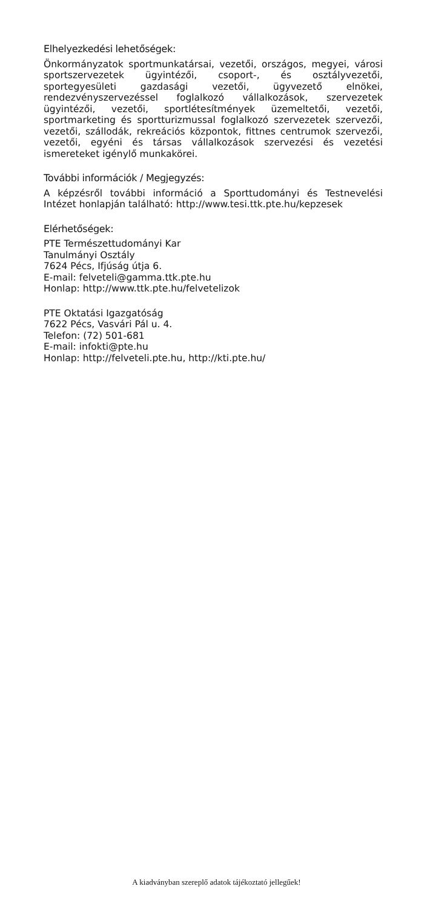Elhelyezkedési lehetőségek:
Önkormányzatok sportmunkatársai, vezetői, országos, megyei, városi sportszervezetek ügyintézői, csoport-, és osztályvezetői, sportegyesületi gazdasági vezetői, ügyvezető elnökei, rendezvényszervezéssel foglalkozó vállalkozások, szervezetek ügyintézői, vezetői, sportlétesítmények üzemeltetői, vezetői, sportmarketing és sportturizmussal foglalkozó szervezetek szervezői, vezetői, szállodák, rekreációs központok, fittnes centrumok szervezői, vezetői, egyéni és társas vállalkozások szervezési és vezetési ismereteket igénylő munkakörei.
További információk / Megjegyzés:
A képzésről további információ a Sporttudományi és Testnevelési Intézet honlapján található: http://www.tesi.ttk.pte.hu/kepzesek
Elérhetőségek:
PTE Természettudományi Kar
Tanulmányi Osztály
7624 Pécs, Ifjúság útja 6.
E-mail: felveteli@gamma.ttk.pte.hu
Honlap: http://www.ttk.pte.hu/felvetelizok
PTE Oktatási Igazgatóság
7622 Pécs, Vasvári Pál u. 4.
Telefon: (72) 501-681
E-mail: infokti@pte.hu
Honlap: http://felveteli.pte.hu, http://kti.pte.hu/
A kiadványban szereplő adatok tájékoztató jellegűek!